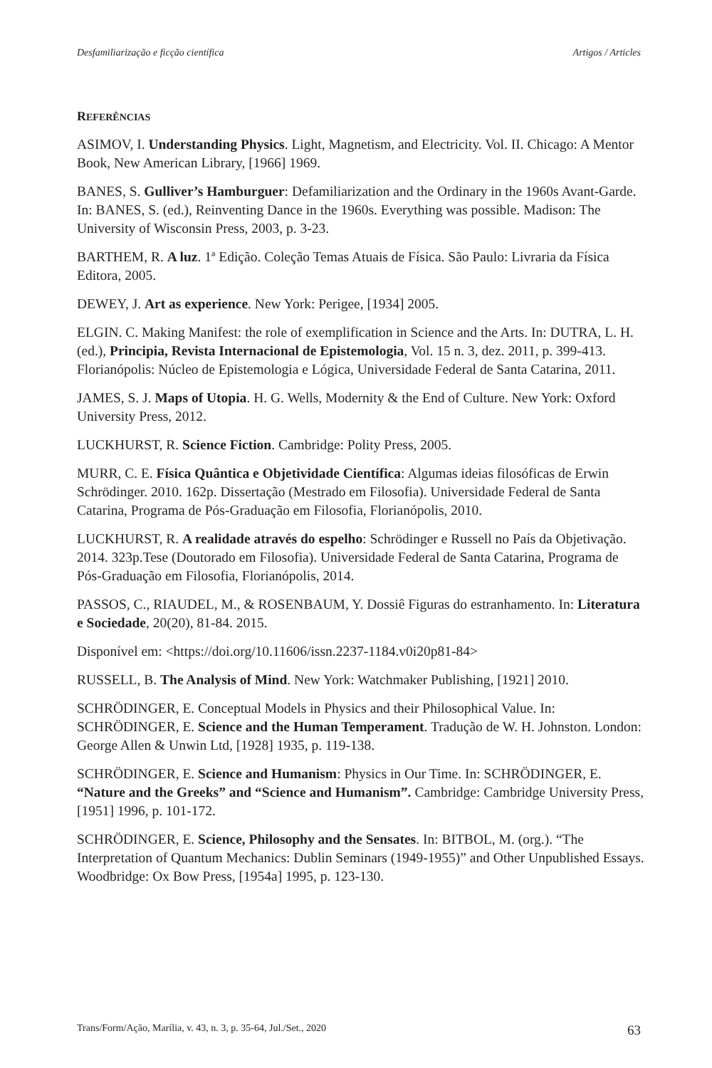Desfamiliarização e ficção científica Artigos / Articles
REFERÊNCIAS
ASIMOV, I. Understanding Physics. Light, Magnetism, and Electricity. Vol. II. Chicago: A Mentor Book, New American Library, [1966] 1969.
BANES, S. Gulliver’s Hamburguer: Defamiliarization and the Ordinary in the 1960s Avant-Garde. In: BANES, S. (ed.), Reinventing Dance in the 1960s. Everything was possible. Madison: The University of Wisconsin Press, 2003, p. 3-23.
BARTHEM, R. A luz. 1ª Edição. Coleção Temas Atuais de Física. São Paulo: Livraria da Física Editora, 2005.
DEWEY, J. Art as experience. New York: Perigee, [1934] 2005.
ELGIN. C. Making Manifest: the role of exemplification in Science and the Arts. In: DUTRA, L. H. (ed.), Principia, Revista Internacional de Epistemologia, Vol. 15 n. 3, dez. 2011, p. 399-413. Florianópolis: Núcleo de Epistemologia e Lógica, Universidade Federal de Santa Catarina, 2011.
JAMES, S. J. Maps of Utopia. H. G. Wells, Modernity & the End of Culture. New York: Oxford University Press, 2012.
LUCKHURST, R. Science Fiction. Cambridge: Polity Press, 2005.
MURR, C. E. Física Quântica e Objetividade Científica: Algumas ideias filosóficas de Erwin Schrödinger. 2010. 162p. Dissertação (Mestrado em Filosofia). Universidade Federal de Santa Catarina, Programa de Pós-Graduação em Filosofia, Florianópolis, 2010.
LUCKHURST, R. A realidade através do espelho: Schrödinger e Russell no País da Objetivação. 2014. 323p.Tese (Doutorado em Filosofia). Universidade Federal de Santa Catarina, Programa de Pós-Graduação em Filosofia, Florianópolis, 2014.
PASSOS, C., RIAUDEL, M., & ROSENBAUM, Y. Dossiê Figuras do estranhamento. In: Literatura e Sociedade, 20(20), 81-84. 2015.
Disponível em: <https://doi.org/10.11606/issn.2237-1184.v0i20p81-84>
RUSSELL, B. The Analysis of Mind. New York: Watchmaker Publishing, [1921] 2010.
SCHRÖDINGER, E. Conceptual Models in Physics and their Philosophical Value. In: SCHRÖDINGER, E. Science and the Human Temperament. Tradução de W. H. Johnston. London: George Allen & Unwin Ltd, [1928] 1935, p. 119-138.
SCHRÖDINGER, E. Science and Humanism: Physics in Our Time. In: SCHRÖDINGER, E. “Nature and the Greeks” and “Science and Humanism”. Cambridge: Cambridge University Press, [1951] 1996, p. 101-172.
SCHRÖDINGER, E. Science, Philosophy and the Sensates. In: BITBOL, M. (org.). “The Interpretation of Quantum Mechanics: Dublin Seminars (1949-1955)” and Other Unpublished Essays. Woodbridge: Ox Bow Press, [1954a] 1995, p. 123-130.
Trans/Form/Ação, Marília, v. 43, n. 3, p. 35-64, Jul./Set., 2020 63